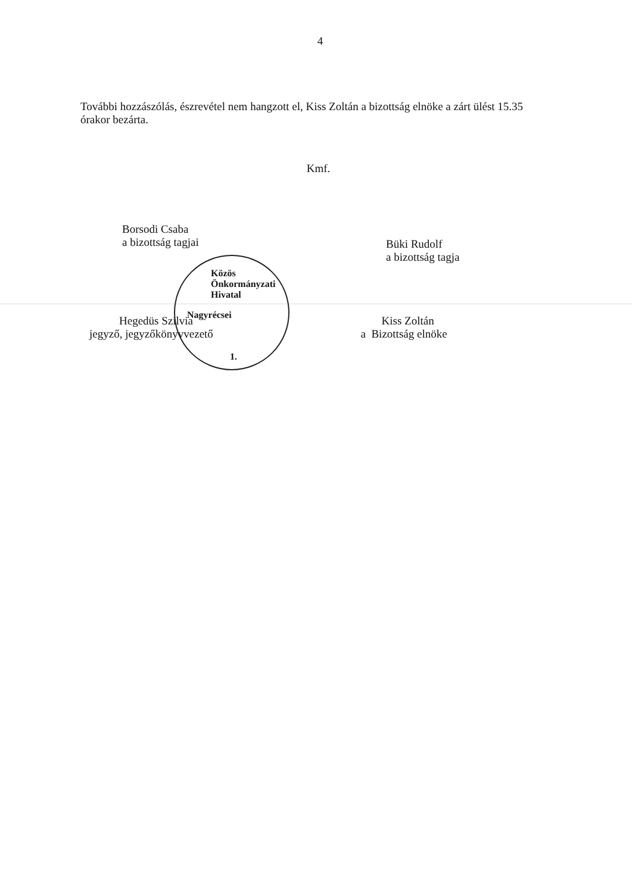Közös Önkormányzati Hivatal
Nagyrécsei
1.
4
További hozzászólás, észrevétel nem hangzott el, Kiss Zoltán a bizottság elnöke a zárt ülést 15.35 órakor bezárta.
Kmf.
Borsodi Csaba
a bizottság tagjai
Büki Rudolf
a bizottság tagja
Hegedüs Szilvia
jegyző, jegyzőkönyvvezető
Kiss Zoltán
a Bizottság elnöke